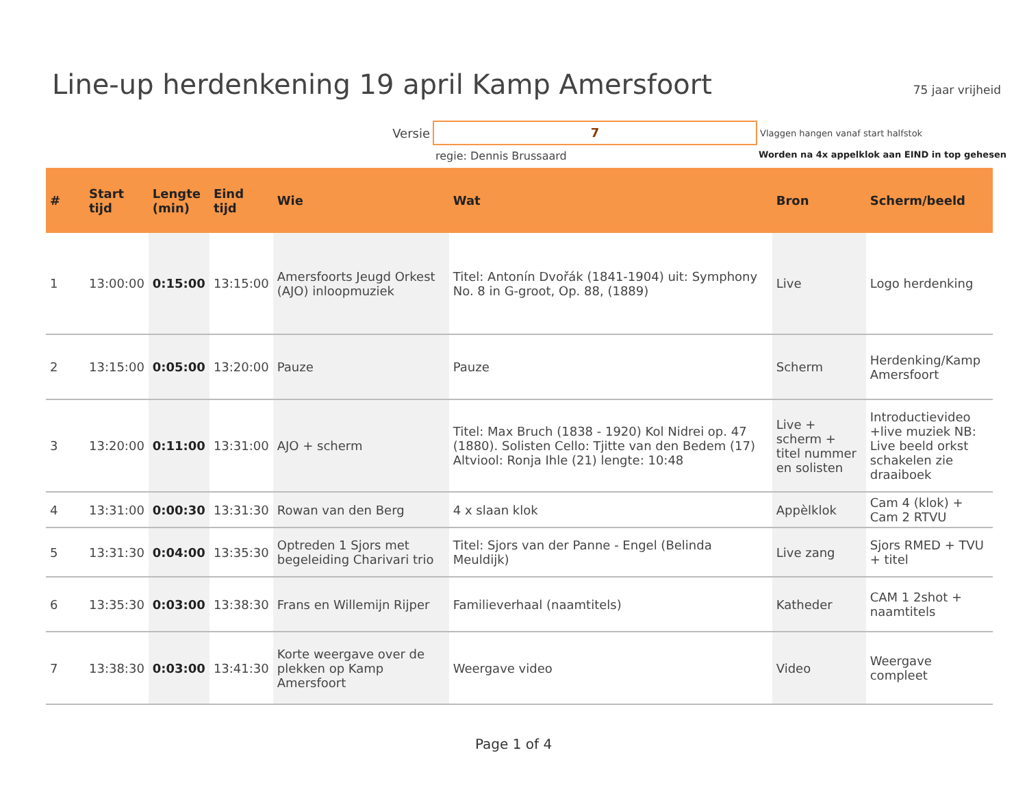Line-up herdenkening 19 april Kamp Amersfoort
75 jaar vrijheid
Versie 7 Vlaggen hangen vanaf start halfstok
regie: Dennis Brussaard Worden na 4x appelklok aan EIND in top gehesen
| # | Start tijd | Lengte (min) | Eind tijd | Wie | Wat | Bron | Scherm/beeld |
| --- | --- | --- | --- | --- | --- | --- | --- |
| 1 | 13:00:00 | 0:15:00 | 13:15:00 | Amersfoorts Jeugd Orkest (AJO) inloopmuziek | Titel: Antonín Dvořák (1841-1904) uit: Symphony No. 8 in G-groot, Op. 88, (1889) | Live | Logo herdenking |
| 2 | 13:15:00 | 0:05:00 | 13:20:00 | Pauze | Pauze | Scherm | Herdenking/Kamp Amersfoort |
| 3 | 13:20:00 | 0:11:00 | 13:31:00 | AJO + scherm | Titel: Max Bruch (1838 - 1920) Kol Nidrei op. 47 (1880). Solisten Cello: Tjitte van den Bedem (17) Altviool: Ronja Ihle (21) lengte: 10:48 | Live + scherm + titel nummer en solisten | Introductievideo +live muziek NB: Live beeld orkst schakelen zie draaiboek |
| 4 | 13:31:00 | 0:00:30 | 13:31:30 | Rowan van den Berg | 4 x slaan klok | Appèlklok | Cam 4 (klok) + Cam 2 RTVU |
| 5 | 13:31:30 | 0:04:00 | 13:35:30 | Optreden 1 Sjors met begeleiding Charivari trio | Titel: Sjors van der Panne - Engel (Belinda Meuldijk) | Live zang | Sjors RMED + TVU + titel |
| 6 | 13:35:30 | 0:03:00 | 13:38:30 | Frans en Willemijn Rijper | Familieverhaal (naamtitels) | Katheder | CAM 1 2shot + naamtitels |
| 7 | 13:38:30 | 0:03:00 | 13:41:30 | Korte weergave over de plekken op Kamp Amersfoort | Weergave video | Video | Weergave compleet |
Page 1 of 4